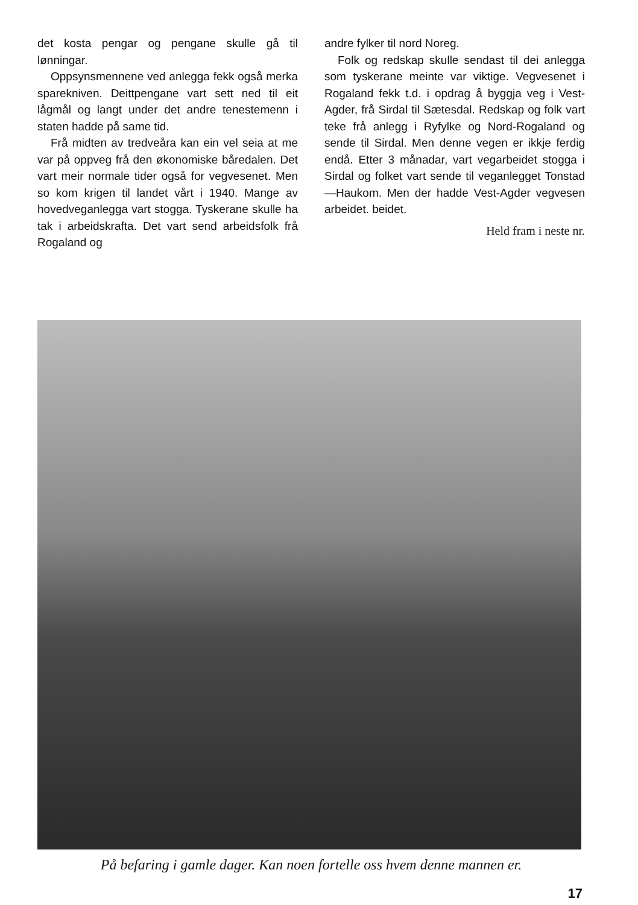det kosta pengar og pengane skulle gå til lønningar.
Oppsynsmennene ved anlegga fekk også merka sparekniven. Deittpengane vart sett ned til eit lågmål og langt under det andre tenestemenn i staten hadde på same tid.
Frå midten av tredveåra kan ein vel seia at me var på oppveg frå den økonomiske båredalen. Det vart meir normale tider også for vegvesenet. Men so kom krigen til landet vårt i 1940. Mange av hovedveganlegga vart stogga. Tyskerane skulle ha tak i arbeidskrafta. Det vart send arbeidsfolk frå Rogaland og
andre fylker til nord Noreg.
Folk og redskap skulle sendast til dei anlegga som tyskerane meinte var viktige. Vegvesenet i Rogaland fekk t.d. i opdrag å byggja veg i Vest-Agder, frå Sirdal til Sætesdal. Redskap og folk vart teke frå anlegg i Ryfylke og Nord-Rogaland og sende til Sirdal. Men denne vegen er ikkje ferdig endå. Etter 3 månadar, vart vegarbeidet stogga i Sirdal og folket vart sende til veganlegget Tonstad—Haukom. Men der hadde Vest-Agder vegvesen arbeidet. beidet.
Held fram i neste nr.
På befaring i gamle dager. Kan noen fortelle oss hvem denne mannen er.
17